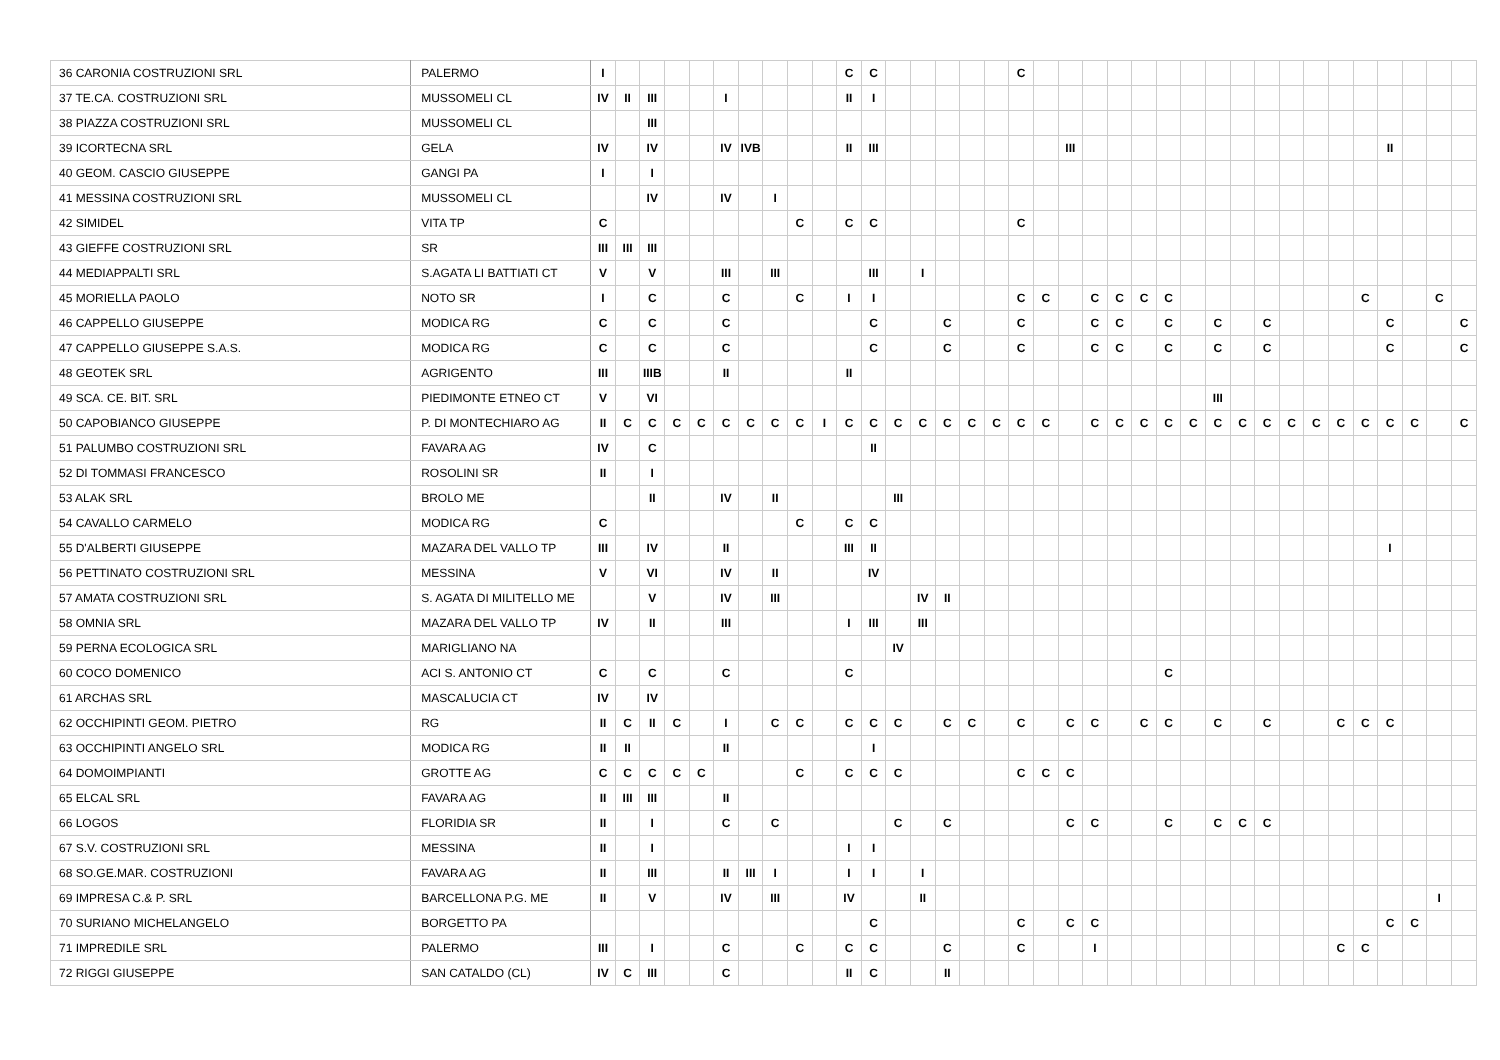| 36 CARONIA COSTRUZIONI SRL | PALERMO | I | | | | | | | | | | C | C | | | | | | C | | | | | | | | | | | | | | | | | | |
| 37 TE.CA. COSTRUZIONI SRL | MUSSOMELI CL | IV | II | III | | | I | | | | | II | I | | | | | | | | | | | | | | | | | | | | | | | | |
| 38 PIAZZA COSTRUZIONI SRL | MUSSOMELI CL | | | III | | | | | | | | | | | | | | | | | | | | | | | | | | | | | | | | | |
| 39 ICORTECNA SRL | GELA | IV | | IV | | | IV | IVB | | | | II | III | | | | | | | | III | | | | | | | | | | | | | II | | | |
| 40 GEOM. CASCIO GIUSEPPE | GANGI PA | I | | I | | | | | | | | | | | | | | | | | | | | | | | | | | | | | | | | | |
| 41 MESSINA COSTRUZIONI SRL | MUSSOMELI CL | | | IV | | | IV | | I | | | | | | | | | | | | | | | | | | | | | | | | | | | | |
| 42 SIMIDEL | VITA TP | C | | | | | | | | C | | C | C | | | | | | C | | | | | | | | | | | | | | | | | | |
| 43 GIEFFE COSTRUZIONI SRL | SR | III | III | III | | | | | | | | | | | | | | | | | | | | | | | | | | | | | | | | | |
| 44 MEDIAPPALTI SRL | S.AGATA LI BATTIATI CT | V | | V | | | III | | III | | | | III | | I | | | | | | | | | | | | | | | | | | | | | | |
| 45 MORIELLA PAOLO | NOTO SR | I | | C | | | C | | | C | | I | I | | | | | | C | C | | C | C | C | C | | | | | | | | C | | | C | |
| 46 CAPPELLO GIUSEPPE | MODICA RG | C | | C | | | C | | | | | | C | | | C | | | C | | | C | C | | C | | C | | C | | | | | C | | | C |
| 47 CAPPELLO GIUSEPPE S.A.S. | MODICA RG | C | | C | | | C | | | | | | C | | | C | | | C | | | C | C | | C | | C | | C | | | | | C | | | C |
| 48 GEOTEK SRL | AGRIGENTO | III | | IIIB | | | II | | | | | II | | | | | | | | | | | | | | | | | | | | | | | | | |
| 49 SCA. CE. BIT. SRL | PIEDIMONTE ETNEO CT | V | | VI | | | | | | | | | | | | | | | | | | | | | | | III | | | | | | | | | | |
| 50 CAPOBIANCO GIUSEPPE | P. DI MONTECHIARO AG | II | C | C | C | C | C | C | C | C | I | C | C | C | C | C | C | C | C | C | | C | C | C | C | C | C | C | C | C | C | C | C | C | C | | C |
| 51 PALUMBO COSTRUZIONI SRL | FAVARA AG | IV | | C | | | | | | | | | II | | | | | | | | | | | | | | | | | | | | | | | | |
| 52 DI TOMMASI FRANCESCO | ROSOLINI SR | II | | I | | | | | | | | | | | | | | | | | | | | | | | | | | | | | | | | | |
| 53 ALAK SRL | BROLO ME | | | II | | | IV | | II | | | | | III | | | | | | | | | | | | | | | | | | | | | | | |
| 54 CAVALLO CARMELO | MODICA RG | C | | | | | | | | C | | C | C | | | | | | | | | | | | | | | | | | | | | | | | |
| 55 D'ALBERTI GIUSEPPE | MAZARA DEL VALLO TP | III | | IV | | | II | | | | | III | II | | | | | | | | | | | | | | | | | | | | | I | | | |
| 56 PETTINATO COSTRUZIONI SRL | MESSINA | V | | VI | | | IV | | II | | | | IV | | | | | | | | | | | | | | | | | | | | | | | | |
| 57 AMATA COSTRUZIONI SRL | S. AGATA DI MILITELLO ME | | | V | | | IV | | III | | | | | | IV | II | | | | | | | | | | | | | | | | | | | | | |
| 58 OMNIA SRL | MAZARA DEL VALLO TP | IV | | II | | | III | | | | | I | III | | III | | | | | | | | | | | | | | | | | | | | | | |
| 59 PERNA ECOLOGICA SRL | MARIGLIANO NA | | | | | | | | | | | | | IV | | | | | | | | | | | | | | | | | | | | | | | |
| 60 COCO DOMENICO | ACI S. ANTONIO CT | C | | C | | | C | | | | | C | | | | | | | | | | | | | C | | | | | | | | | | | | |
| 61 ARCHAS SRL | MASCALUCIA CT | IV | | IV | | | | | | | | | | | | | | | | | | | | | | | | | | | | | | | | | |
| 62 OCCHIPINTI GEOM. PIETRO | RG | II | C | II | C | | I | | C | C | | C | C | C | | C | C | | C | | C | C | | C | C | | C | | C | | | C | C | C | | | |
| 63 OCCHIPINTI ANGELO SRL | MODICA RG | II | II | | | | II | | | | | | I | | | | | | | | | | | | | | | | | | | | | | | | |
| 64 DOMOIMPIANTI | GROTTE AG | C | C | C | C | C | | | | C | | C | C | C | | | | | C | C | C | | | | | | | | | | | | | | | | |
| 65 ELCAL SRL | FAVARA AG | II | III | III | | | II | | | | | | | | | | | | | | | | | | | | | | | | | | | | | | |
| 66 LOGOS | FLORIDIA SR | II | | I | | | C | | C | | | | | C | | C | | | | | C | C | | | C | | C | C | C | | | | | | | | |
| 67 S.V. COSTRUZIONI SRL | MESSINA | II | | I | | | | | | | | I | I | | | | | | | | | | | | | | | | | | | | | | | | |
| 68 SO.GE.MAR. COSTRUZIONI | FAVARA AG | II | | III | | | II | III | I | | | I | I | | I | | | | | | | | | | | | | | | | | | | | | | |
| 69 IMPRESA C.& P. SRL | BARCELLONA P.G. ME | II | | V | | | IV | | III | | | IV | | | II | | | | | | | | | | | | | | | | | | | | | I | |
| 70 SURIANO MICHELANGELO | BORGETTO PA | | | | | | | | | | | | C | | | | | | C | | C | C | | | | | | | | | | | | C | C | | |
| 71 IMPREDILE SRL | PALERMO | III | | I | | | C | | | C | | C | C | | | C | | | C | | | I | | | | | | | | | | C | C | | | | |
| 72 RIGGI GIUSEPPE | SAN CATALDO (CL) | IV | C | III | | | C | | | | | II | C | | | II | | | | | | | | | | | | | | | | | | | | | |